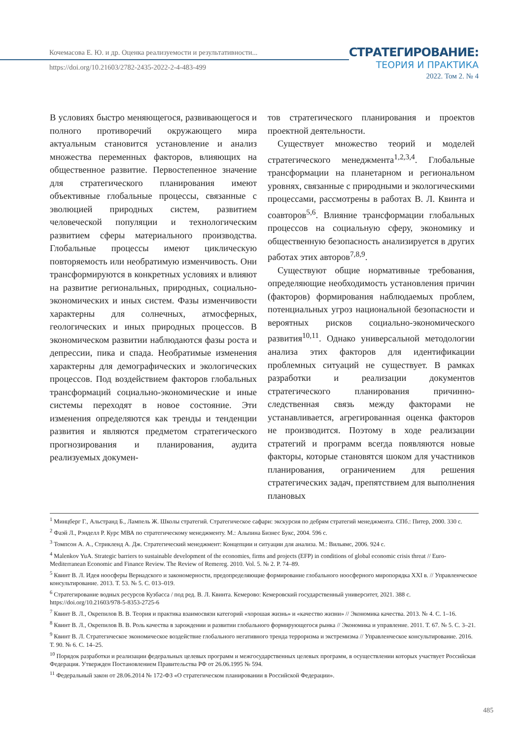Кочемасова Е. Ю. и др. Оценка реализуемости и результативности...
https://doi.org/10.21603/2782-2435-2022-2-4-483-499
СТРАТЕГИРОВАНИЕ:
ТЕОРИЯ И ПРАКТИКА
2022. Том 2. № 4
В условиях быстро меняющегося, развивающегося и полного противоречий окружающего мира актуальным становится установление и анализ множества переменных факторов, влияющих на общественное развитие. Первостепенное значение для стратегического планирования имеют объективные глобальные процессы, связанные с эволюцией природных систем, развитием человеческой популяции и технологическим развитием сферы материального производства. Глобальные процессы имеют циклическую повторяемость или необратимую изменчивость. Они трансформируются в конкретных условиях и влияют на развитие региональных, природных, социально-экономических и иных систем. Фазы изменчивости характерны для солнечных, атмосферных, геологических и иных природных процессов. В экономическом развитии наблюдаются фазы роста и депрессии, пика и спада. Необратимые изменения характерны для демографических и экологических процессов. Под воздействием факторов глобальных трансформаций социально-экономические и иные системы переходят в новое состояние. Эти изменения определяются как тренды и тенденции развития и являются предметом стратегического прогнозирования и планирования, аудита реализуемых докумен-
тов стратегического планирования и проектов проектной деятельности.
Существует множество теорий и моделей стратегического менеджмента<sup>1,2,3,4</sup>. Глобальные трансформации на планетарном и региональном уровнях, связанные с природными и экологическими процессами, рассмотрены в работах В. Л. Квинта и соавторов<sup>5,6</sup>. Влияние трансформации глобальных процессов на социальную сферу, экономику и общественную безопасность анализируется в других работах этих авторов<sup>7,8,9</sup>.
Существуют общие нормативные требования, определяющие необходимость установления причин (факторов) формирования наблюдаемых проблем, потенциальных угроз национальной безопасности и вероятных рисков социально-экономического развития<sup>10,11</sup>. Однако универсальной методологии анализа этих факторов для идентификации проблемных ситуаций не существует. В рамках разработки и реализации документов стратегического планирования причинно-следственная связь между факторами не устанавливается, агрегированная оценка факторов не производится. Поэтому в ходе реализации стратегий и программ всегда появляются новые факторы, которые становятся шоком для участников планирования, ограничением для решения стратегических задач, препятствием для выполнения плановых
<sup>1</sup> Минцберг Г., Альстранд Б., Лампель Ж. Школы стратегий. Стратегическое сафари: экскурсия по дебрям стратегий менеджмента. СПб.: Питер, 2000. 330 с.
<sup>2</sup> Фаэй Л., Рэнделл Р. Курс МВА по стратегическому менеджменту. М.: Альпина Бизнес Букс, 2004. 596 с.
<sup>3</sup> Томпсон А. А., Стрикленд А. Дж. Стратегический менеджмент: Концепции и ситуации для анализа. М.: Вильямс, 2006. 924 с.
<sup>4</sup> Malenkov YuA. Strategic barriers to sustainable development of the economies, firms and projects (EFP) in conditions of global economic crisis threat // Euro-Mediterranean Economic and Finance Review. The Review of Remereg. 2010. Vol. 5. № 2. P. 74–89.
<sup>5</sup> Квинт В. Л. Идея ноосферы Вернадского и закономерности, предопределяющие формирование глобального ноосферного миропорядка XXI в. // Управленческое консультирование. 2013. Т. 53. № 5. С. 013–019.
<sup>6</sup> Стратегирование водных ресурсов Кузбасса / под ред. В. Л. Квинта. Кемерово: Кемеровский государственный университет, 2021. 388 с. https://doi.org/10.21603/978-5-8353-2725-6
<sup>7</sup> Квинт В. Л., Окрепилов В. В. Теория и практика взаимосвязи категорий «хорошая жизнь» и «качество жизни» // Экономика качества. 2013. № 4. С. 1–16.
<sup>8</sup> Квинт В. Л., Окрепилов В. В. Роль качества в зарождении и развитии глобального формирующегося рынка // Экономика и управление. 2011. Т. 67. № 5. С. 3–21.
<sup>9</sup> Квинт В. Л. Стратегическое экономическое воздействие глобального негативного тренда терроризма и экстремизма // Управленческое консультирование. 2016. Т. 90. № 6. С. 14–25.
<sup>10</sup> Порядок разработки и реализации федеральных целевых программ и межгосударственных целевых программ, в осуществлении которых участвует Российская Федерация. Утвержден Постановлением Правительства РФ от 26.06.1995 № 594.
<sup>11</sup> Федеральный закон от 28.06.2014 № 172-ФЗ «О стратегическом планировании в Российской Федерации».
485